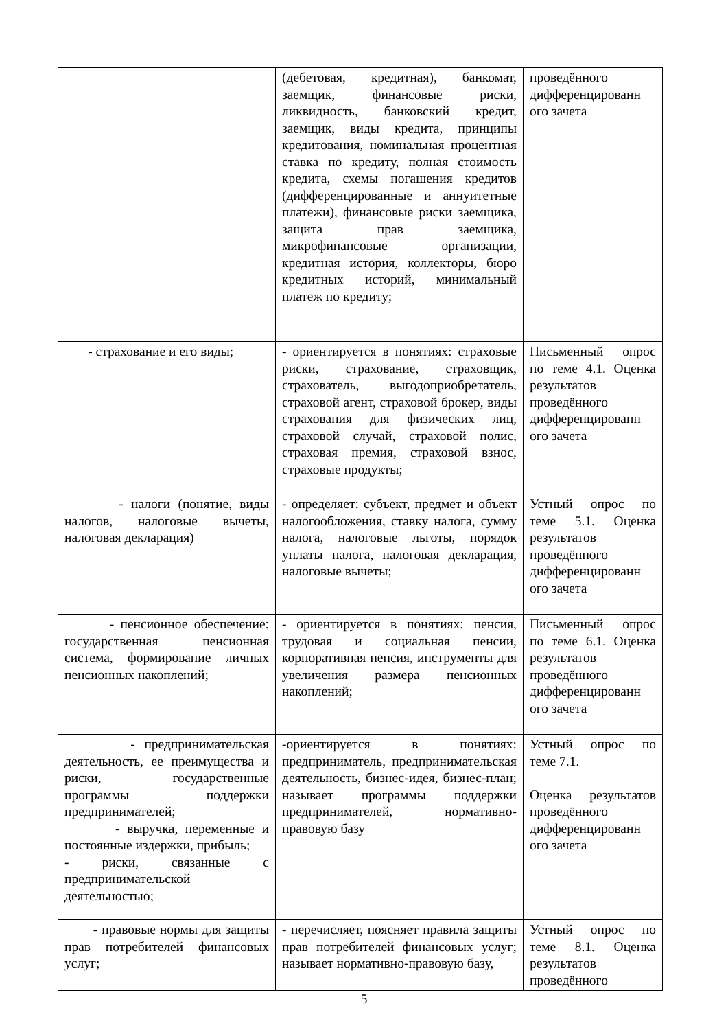| | (дебетовая, кредитная), банкомат, заемщик, финансовые риски, ликвидность, банковский кредит, заемщик, виды кредита, принципы кредитования, номинальная процентная ставка по кредиту, полная стоимость кредита, схемы погашения кредитов (дифференцированные и аннуитетные платежи), финансовые риски заемщика, защита прав заемщика, микрофинансовые организации, кредитная история, коллекторы, бюро кредитных историй, минимальный платеж по кредиту; | проведённого дифференцированн ого зачета |
| - страхование и его виды; | - ориентируется в понятиях: страховые риски, страхование, страховщик, страхователь, выгодоприобретатель, страховой агент, страховой брокер, виды страхования для физических лиц, страховой случай, страховой полис, страховая премия, страховой взнос, страховые продукты; | Письменный опрос по теме 4.1. Оценка результатов проведённого дифференцированн ого зачета |
| - налоги (понятие, виды налогов, налоговые вычеты, налоговая декларация) | - определяет: субъект, предмет и объект налогообложения, ставку налога, сумму налога, налоговые льготы, порядок уплаты налога, налоговая декларация, налоговые вычеты; | Устный опрос по теме 5.1. Оценка результатов проведённого дифференцированн ого зачета |
| - пенсионное обеспечение: государственная пенсионная система, формирование личных пенсионных накоплений; | - ориентируется в понятиях: пенсия, трудовая и социальная пенсии, корпоративная пенсия, инструменты для увеличения размера пенсионных накоплений; | Письменный опрос по теме 6.1. Оценка результатов проведённого дифференцированн ого зачета |
| - предпринимательская деятельность, ее преимущества и риски, государственные программы поддержки предпринимателей; - выручка, переменные и постоянные издержки, прибыль; - риски, связанные с предпринимательской деятельностью; | -ориентируется в понятиях: предприниматель, предпринимательская деятельность, бизнес-идея, бизнес-план; называет программы поддержки предпринимателей, нормативно-правовую базу | Устный опрос по теме 7.1. Оценка результатов проведённого дифференцированн ого зачета |
| - правовые нормы для защиты прав потребителей финансовых услуг; | - перечисляет, поясняет правила защиты прав потребителей финансовых услуг; называет нормативно-правовую базу, | Устный опрос по теме 8.1. Оценка результатов проведённого |
5